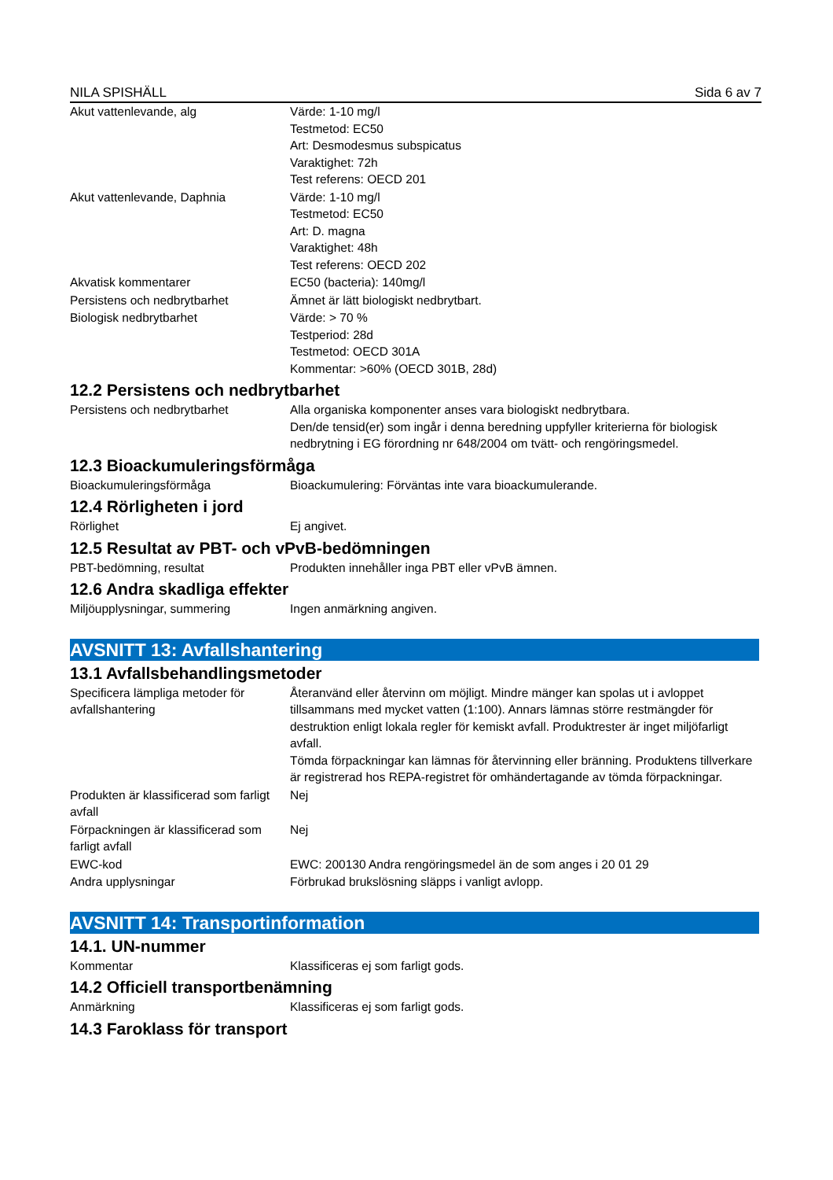NILA SPISHÄLL Sida 6 av 7
| Akut vattenlevande, alg | Värde: 1-10 mg/l Testmetod: EC50 Art: Desmodesmus subspicatus Varaktighet: 72h Test referens: OECD 201 |
| Akut vattenlevande, Daphnia | Värde: 1-10 mg/l Testmetod: EC50 Art: D. magna Varaktighet: 48h Test referens: OECD 202 |
| Akvatisk kommentarer | EC50 (bacteria): 140mg/l |
| Persistens och nedbrytbarhet | Ämnet är lätt biologiskt nedbrytbart. |
| Biologisk nedbrytbarhet | Värde: > 70 % Testperiod: 28d Testmetod: OECD 301A Kommentar: >60% (OECD 301B, 28d) |
12.2 Persistens och nedbrytbarhet
| Persistens och nedbrytbarhet | Alla organiska komponenter anses vara biologiskt nedbrytbara. Den/de tensid(er) som ingår i denna beredning uppfyller kriterierna för biologisk nedbrytning i EG förordning nr 648/2004 om tvätt- och rengöringsmedel. |
12.3 Bioackumuleringsförmåga
| Bioackumuleringsförmåga | Bioackumulering: Förväntas inte vara bioackumulerande. |
12.4 Rörligheten i jord
| Rörlighet | Ej angivet. |
12.5 Resultat av PBT- och vPvB-bedömningen
| PBT-bedömning, resultat | Produkten innehåller inga PBT eller vPvB ämnen. |
12.6 Andra skadliga effekter
| Miljöupplysningar, summering | Ingen anmärkning angiven. |
AVSNITT 13: Avfallshantering
13.1 Avfallsbehandlingsmetoder
| Specificera lämpliga metoder för avfallshantering | Återanvänd eller återvinn om möjligt. Mindre mänger kan spolas ut i avloppet tillsammans med mycket vatten (1:100). Annars lämnas större restmängder för destruktion enligt lokala regler för kemiskt avfall. Produktrester är inget miljöfarligt avfall. Tömda förpackningar kan lämnas för återvinning eller bränning. Produktens tillverkare är registrerad hos REPA-registret för omhändertagande av tömda förpackningar. |
| Produkten är klassificerad som farligt avfall | Nej |
| Förpackningen är klassificerad som farligt avfall | Nej |
| EWC-kod | EWC: 200130 Andra rengöringsmedel än de som anges i 20 01 29 |
| Andra upplysningar | Förbrukad brukslösning släpps i vanligt avlopp. |
AVSNITT 14: Transportinformation
14.1. UN-nummer
| Kommentar | Klassificeras ej som farligt gods. |
14.2 Officiell transportbenämning
| Anmärkning | Klassificeras ej som farligt gods. |
14.3 Faroklass för transport